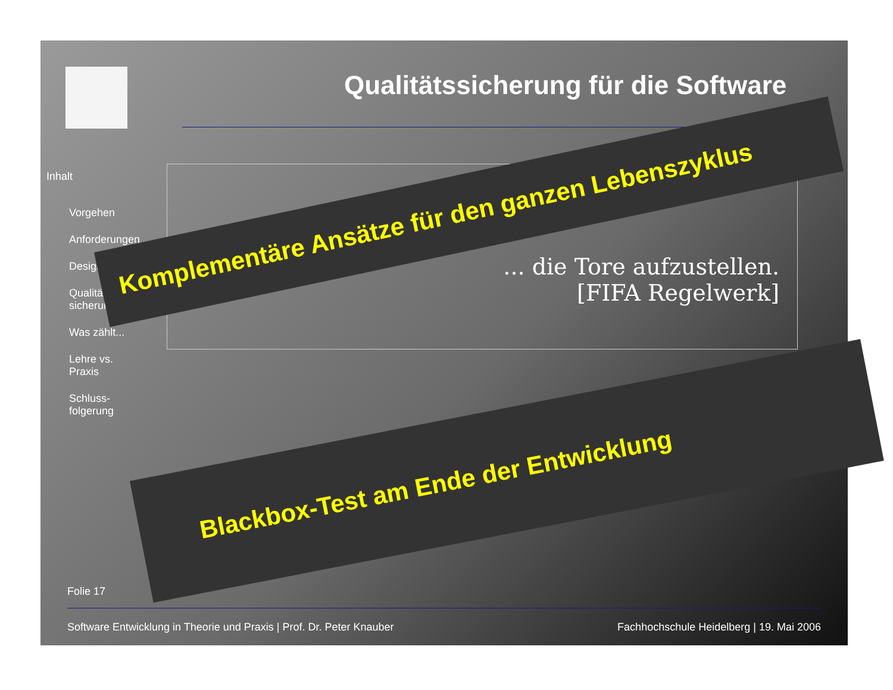Qualitätssicherung für die Software
Inhalt
Vorgehen
Anforderungen
Design
Qualitäts-
sicherung
Was zählt...
Lehre vs.
Praxis
Schluss-
folgerung
... die Tore aufzustellen.
[FIFA Regelwerk]
Komplementäre Ansätze für den ganzen Lebenszyklus
Blackbox-Test am Ende der Entwicklung
Folie 17
Software Entwicklung in Theorie und Praxis | Prof. Dr. Peter Knauber Fachhochschule Heidelberg | 19. Mai 2006